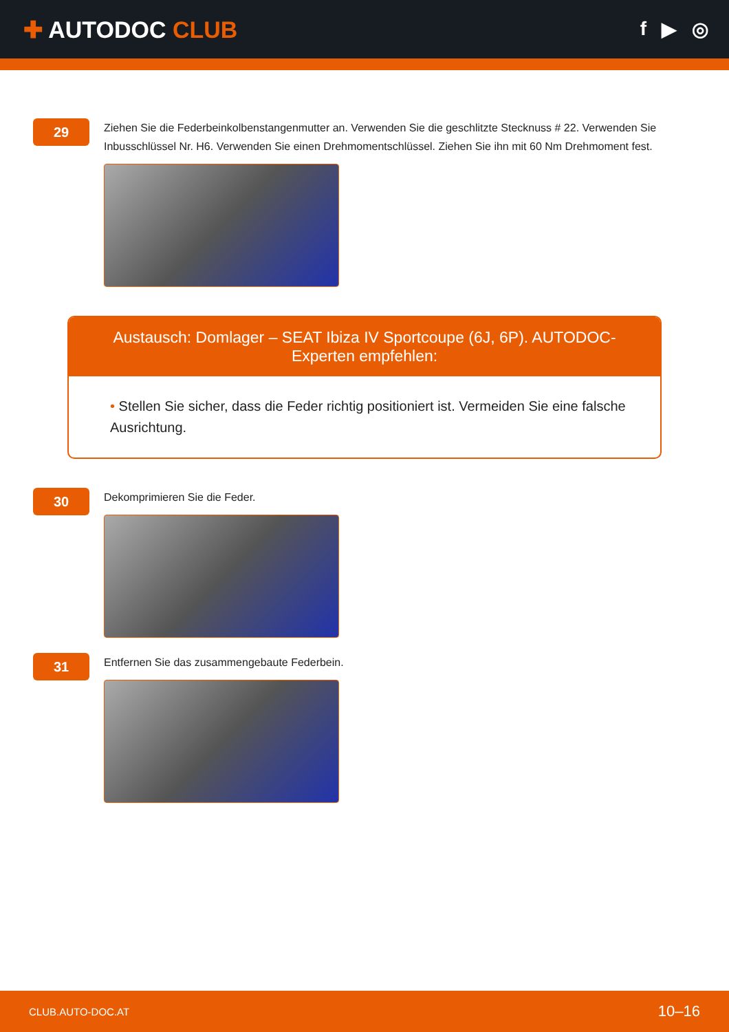✚ AUTODOC CLUB
f ▶ ◎
29
Ziehen Sie die Federbeinkolbenstangenmutter an. Verwenden Sie die geschlitzte Stecknuss # 22. Verwenden Sie Inbusschlüssel Nr. H6. Verwenden Sie einen Drehmomentschlüssel. Ziehen Sie ihn mit 60 Nm Drehmoment fest.
Austausch: Domlager – SEAT Ibiza IV Sportcoupe (6J, 6P). AUTODOC-Experten empfehlen:
• Stellen Sie sicher, dass die Feder richtig positioniert ist. Vermeiden Sie eine falsche Ausrichtung.
30
Dekomprimieren Sie die Feder.
31
Entfernen Sie das zusammengebaute Federbein.
CLUB.AUTO-DOC.AT 10–16